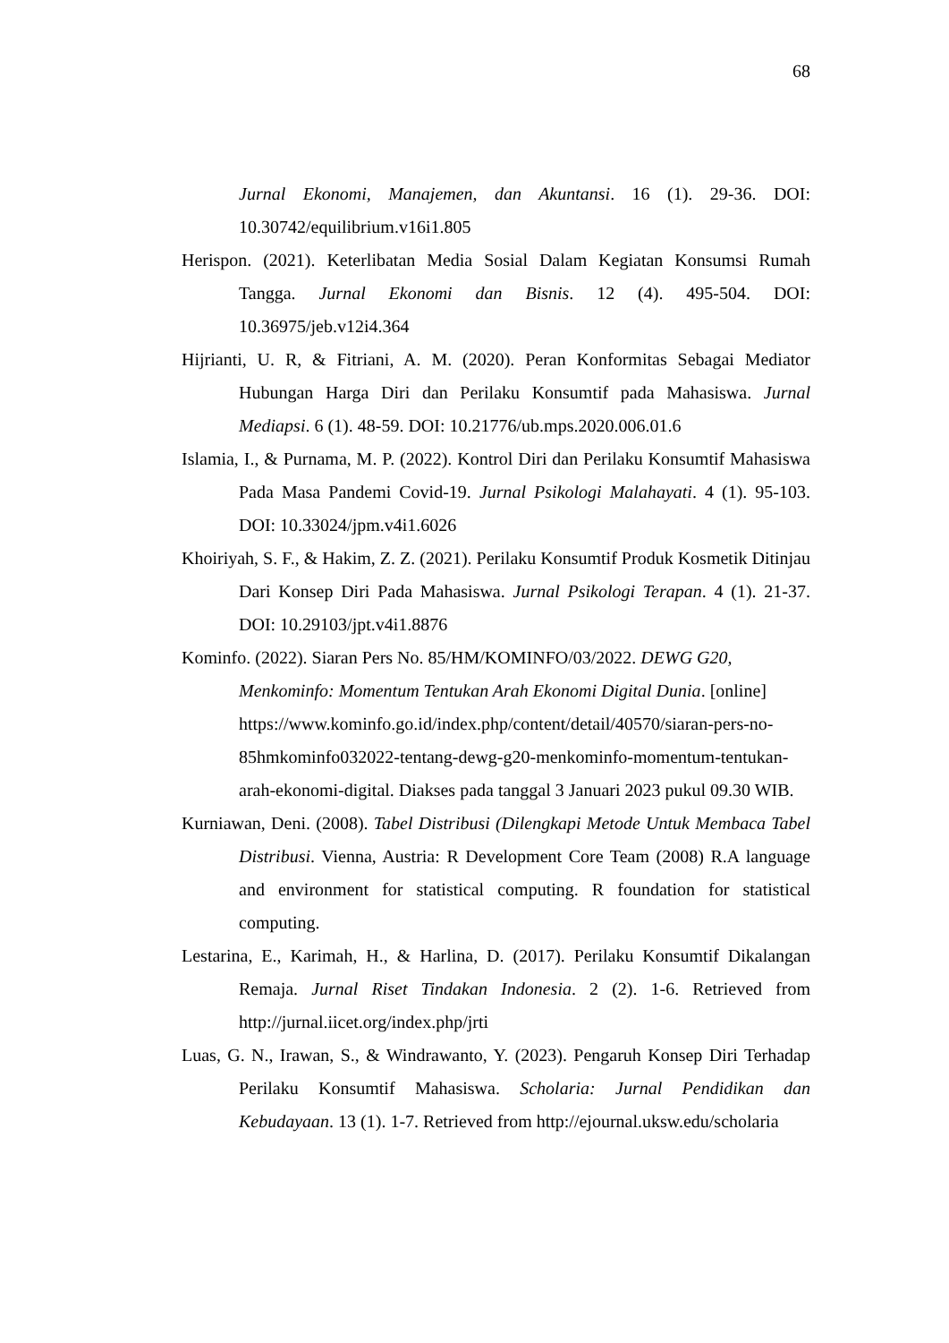68
Jurnal Ekonomi, Manajemen, dan Akuntansi. 16 (1). 29-36. DOI: 10.30742/equilibrium.v16i1.805
Herispon. (2021). Keterlibatan Media Sosial Dalam Kegiatan Konsumsi Rumah Tangga. Jurnal Ekonomi dan Bisnis. 12 (4). 495-504. DOI: 10.36975/jeb.v12i4.364
Hijrianti, U. R, & Fitriani, A. M. (2020). Peran Konformitas Sebagai Mediator Hubungan Harga Diri dan Perilaku Konsumtif pada Mahasiswa. Jurnal Mediapsi. 6 (1). 48-59. DOI: 10.21776/ub.mps.2020.006.01.6
Islamia, I., & Purnama, M. P. (2022). Kontrol Diri dan Perilaku Konsumtif Mahasiswa Pada Masa Pandemi Covid-19. Jurnal Psikologi Malahayati. 4 (1). 95-103. DOI: 10.33024/jpm.v4i1.6026
Khoiriyah, S. F., & Hakim, Z. Z. (2021). Perilaku Konsumtif Produk Kosmetik Ditinjau Dari Konsep Diri Pada Mahasiswa. Jurnal Psikologi Terapan. 4 (1). 21-37. DOI: 10.29103/jpt.v4i1.8876
Kominfo. (2022). Siaran Pers No. 85/HM/KOMINFO/03/2022. DEWG G20, Menkominfo: Momentum Tentukan Arah Ekonomi Digital Dunia. [online] https://www.kominfo.go.id/index.php/content/detail/40570/siaran-pers-no-85hmkominfo032022-tentang-dewg-g20-menkominfo-momentum-tentukan-arah-ekonomi-digital. Diakses pada tanggal 3 Januari 2023 pukul 09.30 WIB.
Kurniawan, Deni. (2008). Tabel Distribusi (Dilengkapi Metode Untuk Membaca Tabel Distribusi. Vienna, Austria: R Development Core Team (2008) R.A language and environment for statistical computing. R foundation for statistical computing.
Lestarina, E., Karimah, H., & Harlina, D. (2017). Perilaku Konsumtif Dikalangan Remaja. Jurnal Riset Tindakan Indonesia. 2 (2). 1-6. Retrieved from http://jurnal.iicet.org/index.php/jrti
Luas, G. N., Irawan, S., & Windrawanto, Y. (2023). Pengaruh Konsep Diri Terhadap Perilaku Konsumtif Mahasiswa. Scholaria: Jurnal Pendidikan dan Kebudayaan. 13 (1). 1-7. Retrieved from http://ejournal.uksw.edu/scholaria